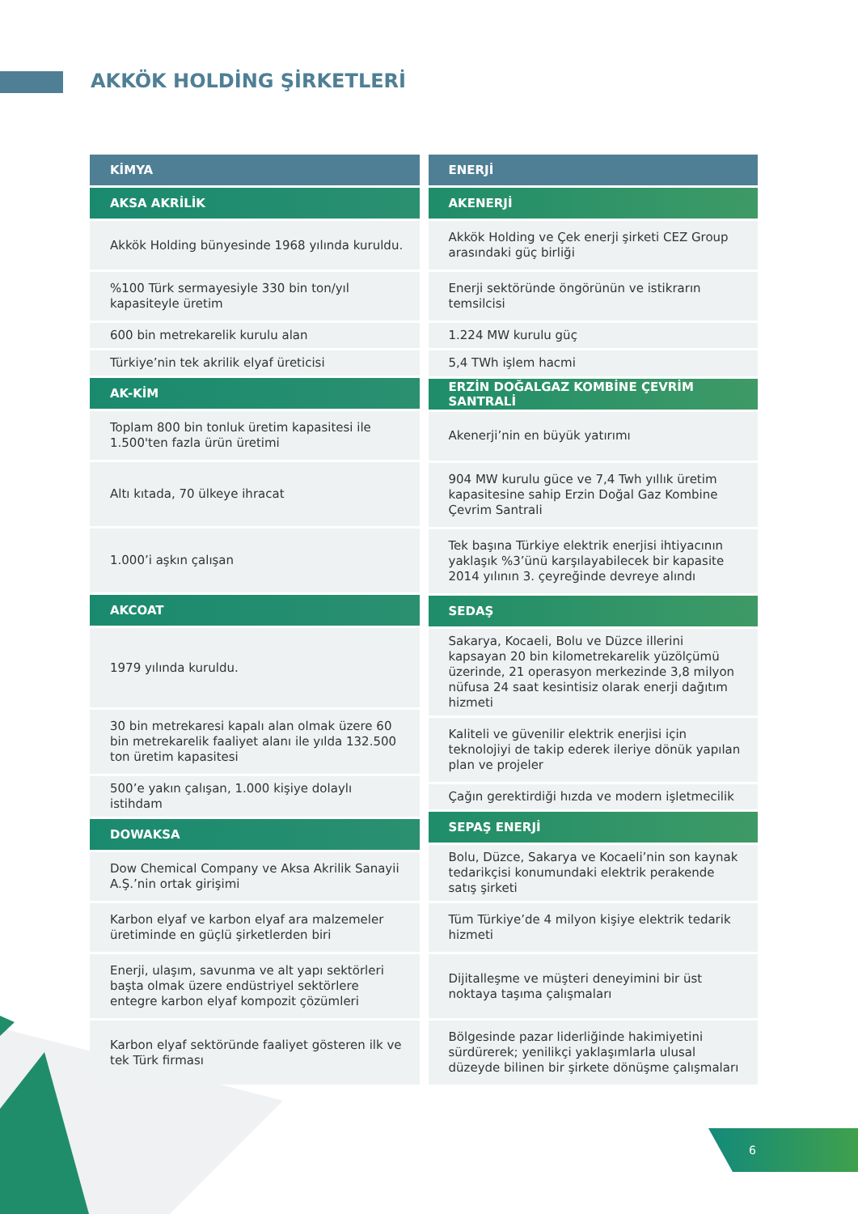AKKÖK HOLDİNG ŞİRKETLERİ
| KİMYA |
| --- |
| AKSA AKRİLİK |
| Akkök Holding bünyesinde 1968 yılında kuruldu. |
| %100 Türk sermayesiyle 330 bin ton/yıl kapasiteyle üretim |
| 600 bin metrekarelik kurulu alan |
| Türkiye’nin tek akrilik elyaf üreticisi |
| AK-KİM |
| Toplam 800 bin tonluk üretim kapasitesi ile 1.500'ten fazla ürün üretimi |
| Altı kıtada, 70 ülkeye ihracat |
| 1.000’i aşkın çalışan |
| AKCOAT |
| 1979 yılında kuruldu. |
| 30 bin metrekaresi kapalı alan olmak üzere 60 bin metrekarelik faaliyet alanı ile yılda 132.500 ton üretim kapasitesi |
| 500’e yakın çalışan, 1.000 kişiye dolaylı istihdam |
| DOWAKSA |
| Dow Chemical Company ve Aksa Akrilik Sanayii A.Ş.’nin ortak girişimi |
| Karbon elyaf ve karbon elyaf ara malzemeler üretiminde en güçlü şirketlerden biri |
| Enerji, ulaşım, savunma ve alt yapı sektörleri başta olmak üzere endüstriyel sektörlere entegre karbon elyaf kompozit çözümleri |
| Karbon elyaf sektöründe faaliyet gösteren ilk ve tek Türk firması |
| ENERJİ |
| --- |
| AKENERJİ |
| Akkök Holding ve Çek enerji şirketi CEZ Group arasındaki güç birliği |
| Enerji sektöründe öngörünün ve istikrarın temsilcisi |
| 1.224 MW kurulu güç |
| 5,4 TWh işlem hacmi |
| ERZİN DOĞALGAZ KOMBİNE ÇEVRİM SANTRALİ |
| Akenerji’nin en büyük yatırımı |
| 904 MW kurulu güce ve 7,4 Twh yıllık üretim kapasitesine sahip Erzin Doğal Gaz Kombine Çevrim Santrali |
| Tek başına Türkiye elektrik enerjisi ihtiyacının yaklaşık %3’ünü karşılayabilecek bir kapasite 2014 yılının 3. çeyreğinde devreye alındı |
| SEDAŞ |
| Sakarya, Kocaeli, Bolu ve Düzce illerini kapsayan 20 bin kilometrekarelik yüzölçümü üzerinde, 21 operasyon merkezinde 3,8 milyon nüfusa 24 saat kesintisiz olarak enerji dağıtım hizmeti |
| Kaliteli ve güvenilir elektrik enerjisi için teknolojiyi de takip ederek ileriye dönük yapılan plan ve projeler |
| Çağın gerektirdiği hızda ve modern işletmecilik |
| SEPAŞ ENERJİ |
| Bolu, Düzce, Sakarya ve Kocaeli’nin son kaynak tedarikçisi konumundaki elektrik perakende satış şirketi |
| Tüm Türkiye’de 4 milyon kişiye elektrik tedarik hizmeti |
| Dijitalleşme ve müşteri deneyimini bir üst noktaya taşıma çalışmaları |
| Bölgesinde pazar liderliğinde hakimiyetini sürdürerek; yenilikçi yaklaşımlarla ulusal düzeyde bilinen bir şirkete dönüşme çalışmaları |
6